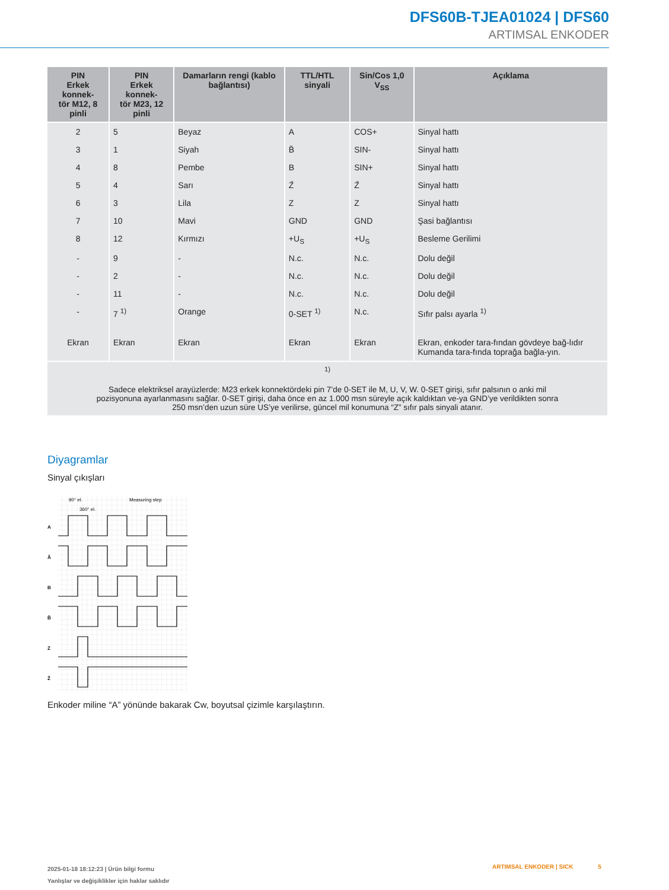DFS60B-TJEA01024 | DFS60
ARTIMSAL ENKODER
| PIN Erkek konnek- tör M12, 8 pinli | PIN Erkek konnek- tör M23, 12 pinli | Damarların rengi (kablo bağlantısı) | TTL/HTL sinyali | Sin/Cos 1,0 V<sub>SS</sub> | Açıklama |
| --- | --- | --- | --- | --- | --- |
| 2 | 5 | Beyaz | A | COS+ | Sinyal hattı |
| 3 | 1 | Siyah | B̄ | SIN- | Sinyal hattı |
| 4 | 8 | Pembe | B | SIN+ | Sinyal hattı |
| 5 | 4 | Sarı | Z̄ | Z̄ | Sinyal hattı |
| 6 | 3 | Lila | Z | Z | Sinyal hattı |
| 7 | 10 | Mavi | GND | GND | Şasi bağlantısı |
| 8 | 12 | Kırmızı | +U<sub>S</sub> | +U<sub>S</sub> | Besleme Gerilimi |
| - | 9 | - | N.c. | N.c. | Dolu değil |
| - | 2 | - | N.c. | N.c. | Dolu değil |
| - | 11 | - | N.c. | N.c. | Dolu değil |
| - | 7 <sup>1)</sup> | Orange | 0-SET <sup>1)</sup> | N.c. | Sıfır palsı ayarla <sup>1)</sup> |
| Ekran | Ekran | Ekran | Ekran | Ekran | Ekran, enkoder tara-fından gövdeye bağ-lıdır Kumanda tara-fında toprağa bağla-yın. |
| <sup>1)</sup> Sadece elektriksel arayüzlerde: M23 erkek konnektördeki pin 7’de 0-SET ile M, U, V, W. 0-SET girişi, sıfır palsının o anki mil pozisyonuna ayarlanmasını sağlar. 0-SET girişi, daha önce en az 1.000 msn süreyle açık kaldıktan ve-ya GND’ye verildikten sonra 250 msn’den uzun süre US’ye verilirse, güncel mil konumuna “Z” sıfır pals sinyali atanır. | | | | | |
Diyagramlar
Sinyal çıkışları
90° el.
360° el.
Measuring step
A
Ā
B
B̄
Z
Z̄
Enkoder miline “A” yönünde bakarak Cw, boyutsal çizimle karşılaştırın.
2025-01-18 18:12:23 | Ürün bilgi formu
Yanlışlar ve değişiklikler için haklar saklıdır
ARTIMSAL ENKODER | SICK 5